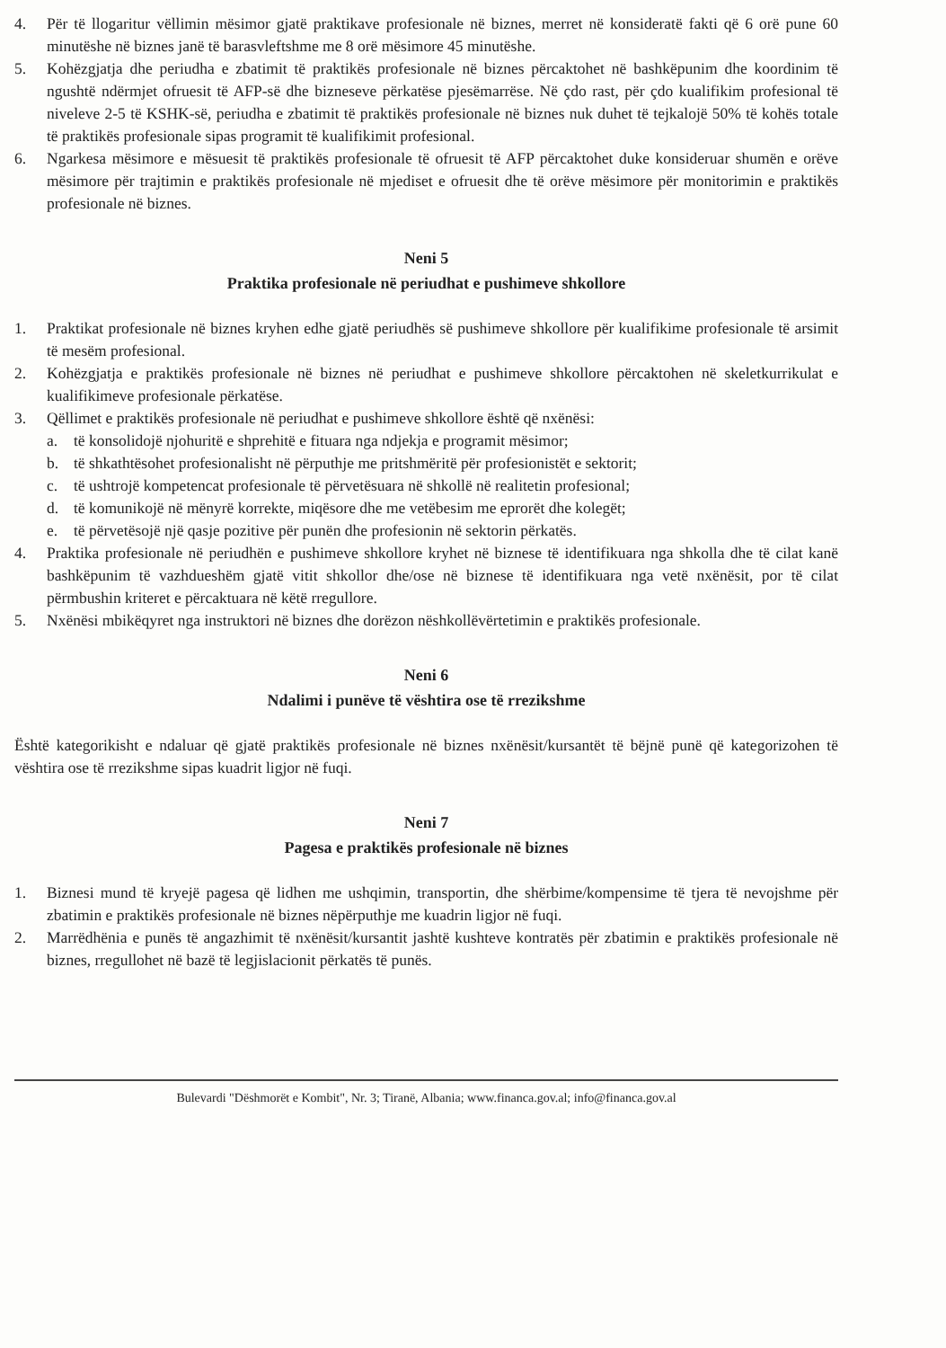4. Për të llogaritur vëllimin mësimor gjatë praktikave profesionale në biznes, merret në konsideratë fakti që 6 orë pune 60 minutëshe në biznes janë të barasvleftshme me 8 orë mësimore 45 minutëshe.
5. Kohëzgjatja dhe periudha e zbatimit të praktikës profesionale në biznes përcaktohet në bashkëpunim dhe koordinim të ngushtë ndërmjet ofruesit të AFP-së dhe bizneseve përkatëse pjesëmarrëse. Në çdo rast, për çdo kualifikim profesional të niveleve 2-5 të KSHK-së, periudha e zbatimit të praktikës profesionale në biznes nuk duhet të tejkalojë 50% të kohës totale të praktikës profesionale sipas programit të kualifikimit profesional.
6. Ngarkesa mësimore e mësuesit të praktikës profesionale të ofruesit të AFP përcaktohet duke konsideruar shumën e orëve mësimore për trajtimin e praktikës profesionale në mjediset e ofruesit dhe të orëve mësimore për monitorimin e praktikës profesionale në biznes.
Neni 5
Praktika profesionale në periudhat e pushimeve shkollore
1. Praktikat profesionale në biznes kryhen edhe gjatë periudhës së pushimeve shkollore për kualifikime profesionale të arsimit të mesëm profesional.
2. Kohëzgjatja e praktikës profesionale në biznes në periudhat e pushimeve shkollore përcaktohen në skeletkurrikulat e kualifikimeve profesionale përkatëse.
3. Qëllimet e praktikës profesionale në periudhat e pushimeve shkollore është që nxënësi:
a. të konsolidojë njohuritë e shprehitë e fituara nga ndjekja e programit mësimor;
b. të shkathtësohet profesionalisht në përputhje me pritshmëritë për profesionistët e sektorit;
c. të ushtrojë kompetencat profesionale të përvetësuara në shkollë në realitetin profesional;
d. të komunikojë në mënyrë korrekte, miqësore dhe me vetëbesim me eprorët dhe kolegët;
e. të përvetësojë një qasje pozitive për punën dhe profesionin në sektorin përkatës.
4. Praktika profesionale në periudhën e pushimeve shkollore kryhet në biznese të identifikuara nga shkolla dhe të cilat kanë bashkëpunim të vazhdueshëm gjatë vitit shkollor dhe/ose në biznese të identifikuara nga vetë nxënësit, por të cilat përmbushin kriteret e përcaktuara në këtë rregullore.
5. Nxënësi mbikëqyret nga instruktori në biznes dhe dorëzon nëshkollëvërtetimin e praktikës profesionale.
Neni 6
Ndalimi i punëve të vështira ose të rrezikshme
Është kategorikisht e ndaluar që gjatë praktikës profesionale në biznes nxënësit/kursantët të bëjnë punë që kategorizohen të vështira ose të rrezikshme sipas kuadrit ligjor në fuqi.
Neni 7
Pagesa e praktikës profesionale në biznes
1. Biznesi mund të kryejë pagesa që lidhen me ushqimin, transportin, dhe shërbime/kompensime të tjera të nevojshme për zbatimin e praktikës profesionale në biznes nëpërputhje me kuadrin ligjor në fuqi.
2. Marrëdhënia e punës të angazhimit të nxënësit/kursantit jashtë kushteve kontratës për zbatimin e praktikës profesionale në biznes, rregullohet në bazë të legjislacionit përkatës të punës.
Bulevardi "Dëshmorët e Kombit", Nr. 3; Tiranë, Albania; www.financa.gov.al; info@financa.gov.al